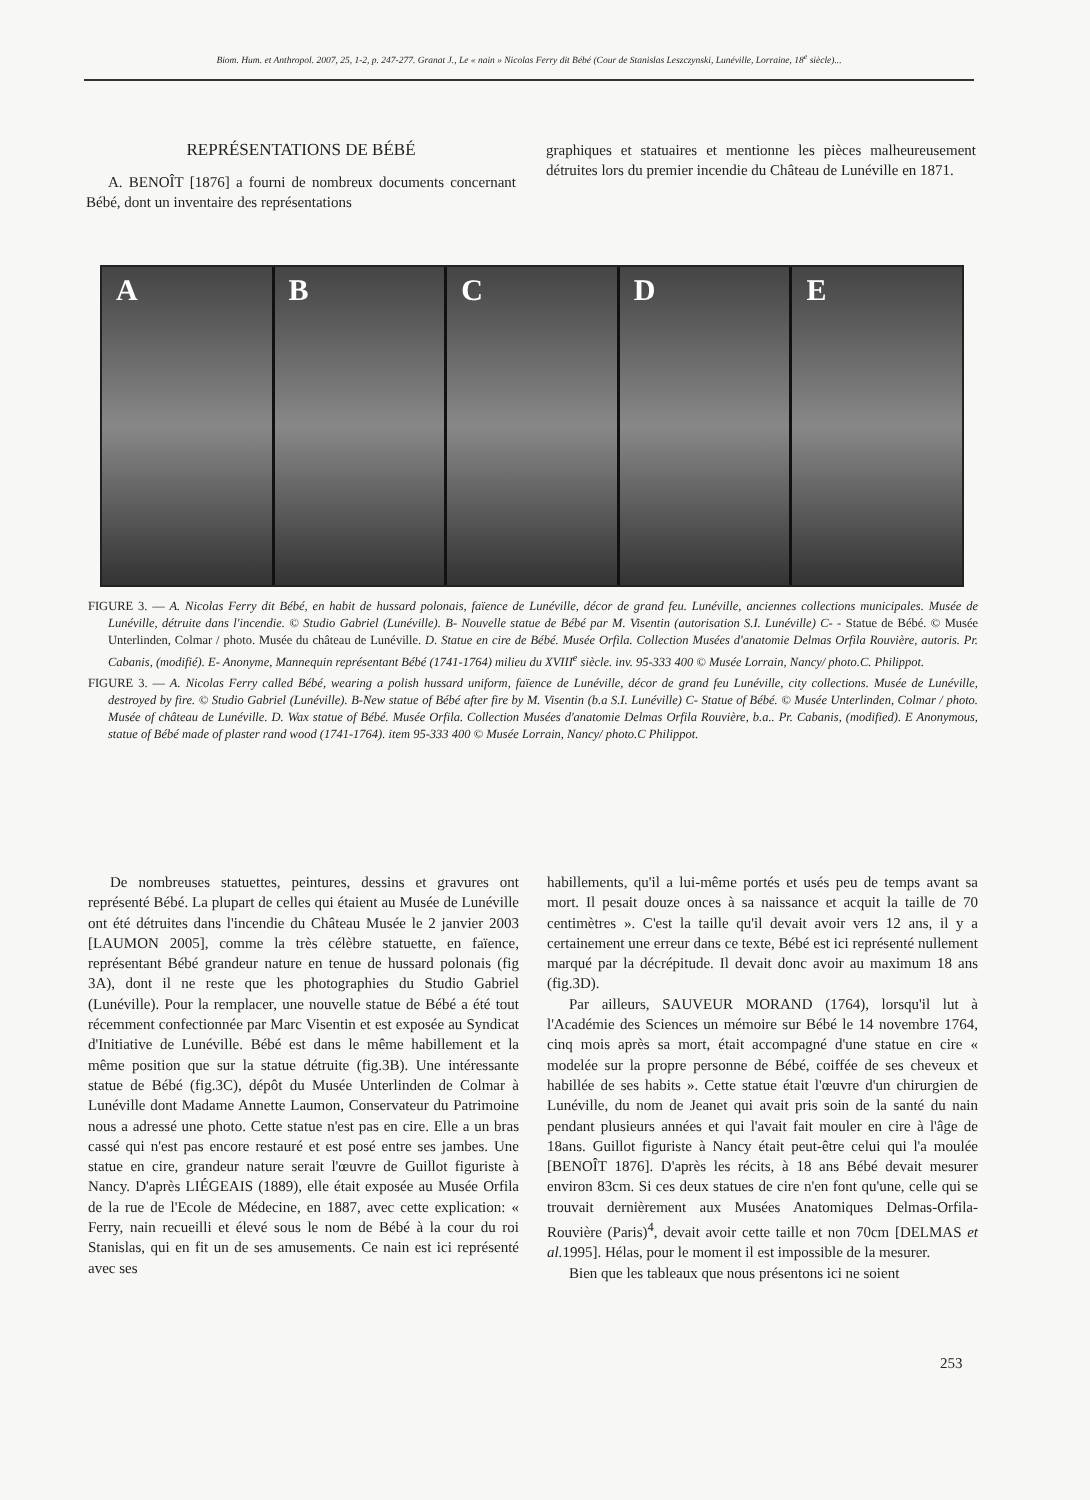Biom. Hum. et Anthropol. 2007, 25, 1-2, p. 247-277. Granat J., Le « nain » Nicolas Ferry dit Bébé (Cour de Stanislas Leszczynski, Lunéville, Lorraine, 18<sup>e</sup> siècle)...
REPRÉSENTATIONS DE BÉBÉ
A. BENOÎT [1876] a fourni de nombreux documents concernant Bébé, dont un inventaire des représentations
graphiques et statuaires et mentionne les pièces malheureusement détruites lors du premier incendie du Château de Lunéville en 1871.
A B C D E
FIGURE 3. — A. Nicolas Ferry dit Bébé, en habit de hussard polonais, faïence de Lunéville, décor de grand feu. Lunéville, anciennes collections municipales. Musée de Lunéville, détruite dans l'incendie. © Studio Gabriel (Lunéville). B- Nouvelle statue de Bébé par M. Visentin (autorisation S.I. Lunéville) C- - Statue de Bébé. © Musée Unterlinden, Colmar / photo. Musée du château de Lunéville. D. Statue en cire de Bébé. Musée Orfila. Collection Musées d'anatomie Delmas Orfila Rouvière, autoris. Pr. Cabanis, (modifié). E- Anonyme, Mannequin représentant Bébé (1741-1764) milieu du XVIII<sup>e</sup> siècle. inv. 95-333 400 © Musée Lorrain, Nancy/ photo.C. Philippot.
FIGURE 3. — A. Nicolas Ferry called Bébé, wearing a polish hussard uniform, faïence de Lunéville, décor de grand feu Lunéville, city collections. Musée de Lunéville, destroyed by fire. © Studio Gabriel (Lunéville). B-New statue of Bébé after fire by M. Visentin (b.a S.I. Lunéville) C- Statue of Bébé. © Musée Unterlinden, Colmar / photo. Musée of château de Lunéville. D. Wax statue of Bébé. Musée Orfila. Collection Musées d'anatomie Delmas Orfila Rouvière, b.a.. Pr. Cabanis, (modified). E Anonymous, statue of Bébé made of plaster rand wood (1741-1764). item 95-333 400 © Musée Lorrain, Nancy/ photo.C Philippot.
De nombreuses statuettes, peintures, dessins et gravures ont représenté Bébé. La plupart de celles qui étaient au Musée de Lunéville ont été détruites dans l'incendie du Château Musée le 2 janvier 2003 [LAUMON 2005], comme la très célèbre statuette, en faïence, représentant Bébé grandeur nature en tenue de hussard polonais (fig 3A), dont il ne reste que les photographies du Studio Gabriel (Lunéville). Pour la remplacer, une nouvelle statue de Bébé a été tout récemment confectionnée par Marc Visentin et est exposée au Syndicat d'Initiative de Lunéville. Bébé est dans le même habillement et la même position que sur la statue détruite (fig.3B). Une intéressante statue de Bébé (fig.3C), dépôt du Musée Unterlinden de Colmar à Lunéville dont Madame Annette Laumon, Conservateur du Patrimoine nous a adressé une photo. Cette statue n'est pas en cire. Elle a un bras cassé qui n'est pas encore restauré et est posé entre ses jambes. Une statue en cire, grandeur nature serait l'œuvre de Guillot figuriste à Nancy. D'après LIÉGEAIS (1889), elle était exposée au Musée Orfila de la rue de l'Ecole de Médecine, en 1887, avec cette explication: « Ferry, nain recueilli et élevé sous le nom de Bébé à la cour du roi Stanislas, qui en fit un de ses amusements. Ce nain est ici représenté avec ses
habillements, qu'il a lui-même portés et usés peu de temps avant sa mort. Il pesait douze onces à sa naissance et acquit la taille de 70 centimètres ». C'est la taille qu'il devait avoir vers 12 ans, il y a certainement une erreur dans ce texte, Bébé est ici représenté nullement marqué par la décrépitude. Il devait donc avoir au maximum 18 ans (fig.3D).
Par ailleurs, SAUVEUR MORAND (1764), lorsqu'il lut à l'Académie des Sciences un mémoire sur Bébé le 14 novembre 1764, cinq mois après sa mort, était accompagné d'une statue en cire « modelée sur la propre personne de Bébé, coiffée de ses cheveux et habillée de ses habits ». Cette statue était l'œuvre d'un chirurgien de Lunéville, du nom de Jeanet qui avait pris soin de la santé du nain pendant plusieurs années et qui l'avait fait mouler en cire à l'âge de 18ans. Guillot figuriste à Nancy était peut-être celui qui l'a moulée [BENOÎT 1876]. D'après les récits, à 18 ans Bébé devait mesurer environ 83cm. Si ces deux statues de cire n'en font qu'une, celle qui se trouvait dernièrement aux Musées Anatomiques Delmas-Orfila-Rouvière (Paris)<sup>4</sup>, devait avoir cette taille et non 70cm [DELMAS et al. 1995]. Hélas, pour le moment il est impossible de la mesurer.
Bien que les tableaux que nous présentons ici ne soient
253